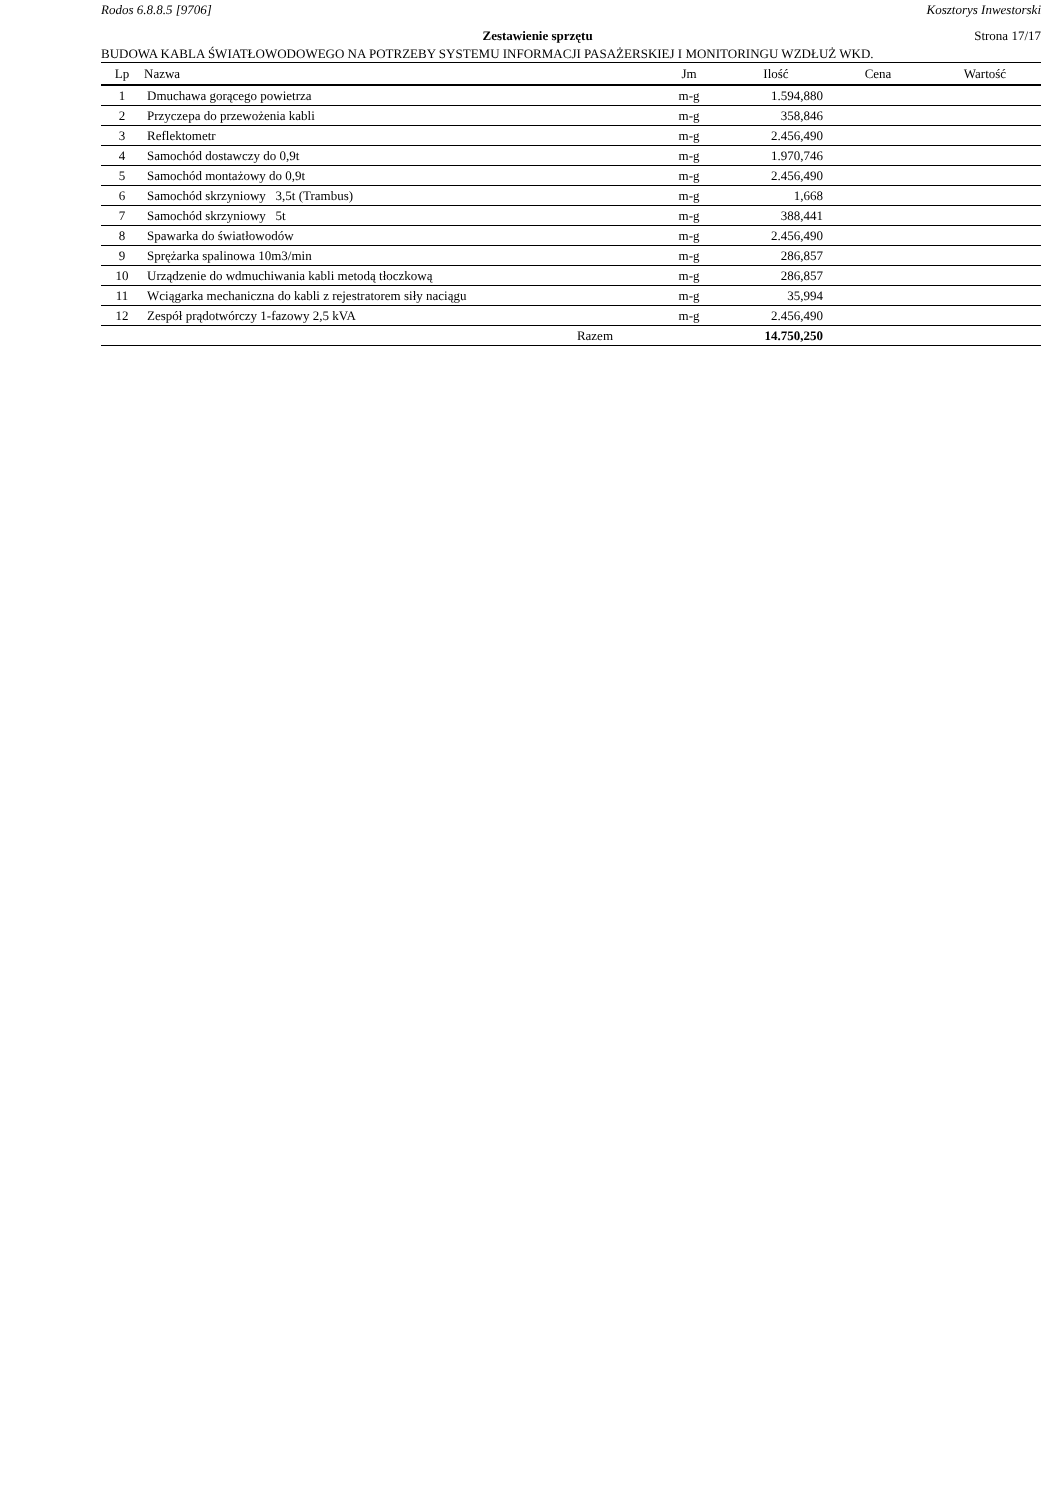Rodos 6.8.8.5 [9706] Kosztorys Inwestorski
Zestawienie sprzętu Strona 17/17
BUDOWA KABLA ŚWIATŁOWODOWEGO NA POTRZEBY SYSTEMU INFORMACJI PASAŻERSKIEJ I MONITORINGU WZDŁUŻ WKD.
| Lp | Nazwa | Jm | Ilość | Cena | Wartość |
| --- | --- | --- | --- | --- | --- |
| 1 | Dmuchawa gorącego powietrza | m-g | 1.594,880 | | |
| 2 | Przyczepa do przewożenia kabli | m-g | 358,846 | | |
| 3 | Reflektometr | m-g | 2.456,490 | | |
| 4 | Samochód dostawczy do 0,9t | m-g | 1.970,746 | | |
| 5 | Samochód montażowy do 0,9t | m-g | 2.456,490 | | |
| 6 | Samochód skrzyniowy 3,5t (Trambus) | m-g | 1,668 | | |
| 7 | Samochód skrzyniowy 5t | m-g | 388,441 | | |
| 8 | Spawarka do światłowodów | m-g | 2.456,490 | | |
| 9 | Sprężarka spalinowa 10m3/min | m-g | 286,857 | | |
| 10 | Urządzenie do wdmuchiwania kabli metodą tłoczkową | m-g | 286,857 | | |
| 11 | Wciągarka mechaniczna do kabli z rejestratorem siły naciągu | m-g | 35,994 | | |
| 12 | Zespół prądotwórczy 1-fazowy 2,5 kVA | m-g | 2.456,490 | | |
| | Razem | | 14.750,250 | | |